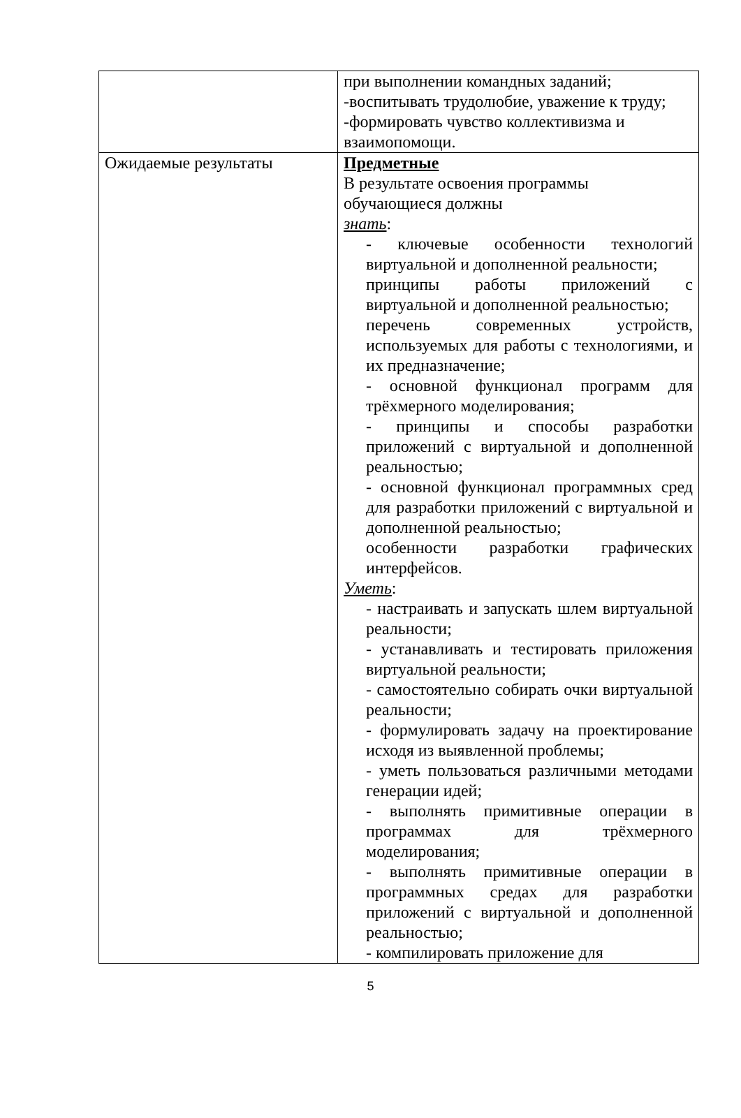| | при выполнении командных заданий; -воспитывать трудолюбие, уважение к труду; -формировать чувство коллективизма и взаимопомощи. |
| Ожидаемые результаты | Предметные В результате освоения программы обучающиеся должны знать : - ключевые особенности технологий виртуальной и дополненной реальности; принципы работы приложений с виртуальной и дополненной реальностью; перечень современных устройств, используемых для работы с технологиями, и их предназначение; - основной функционал программ для трёхмерного моделирования; - принципы и способы разработки приложений с виртуальной и дополненной реальностью; - основной функционал программных сред для разработки приложений с виртуальной и дополненной реальностью; особенности разработки графических интерфейсов. Уметь : - настраивать и запускать шлем виртуальной реальности; - устанавливать и тестировать приложения виртуальной реальности; - самостоятельно собирать очки виртуальной реальности; - формулировать задачу на проектирование исходя из выявленной проблемы; - уметь пользоваться различными методами генерации идей; - выполнять примитивные операции в программах для трёхмерного моделирования; - выполнять примитивные операции в программных средах для разработки приложений с виртуальной и дополненной реальностью; - компилировать приложение для |
5